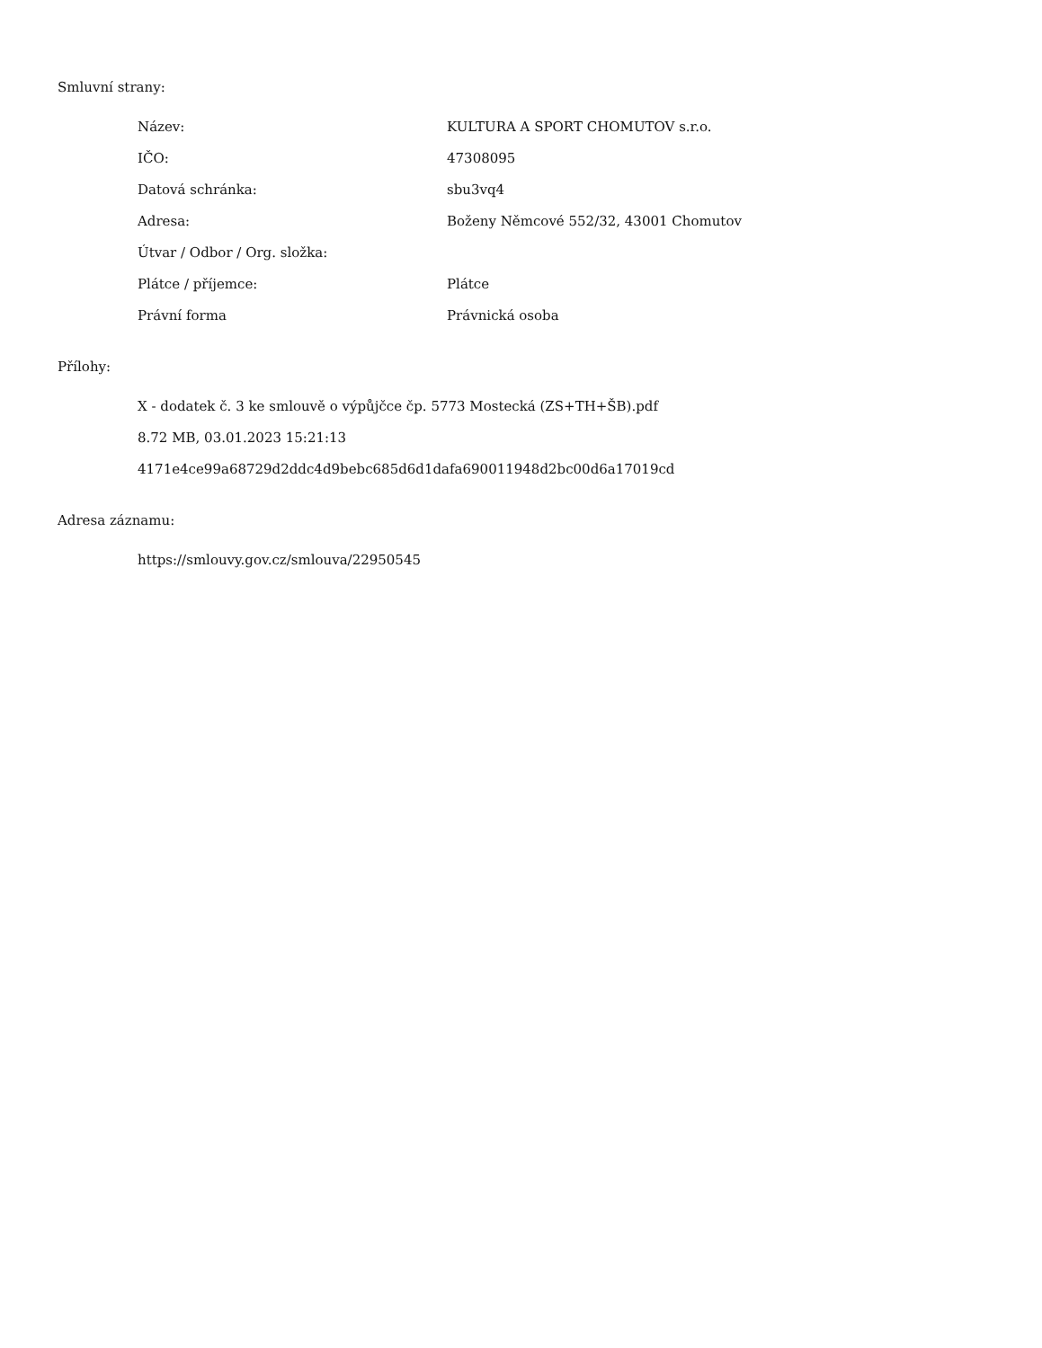Smluvní strany:
| Název: | KULTURA A SPORT CHOMUTOV s.r.o. |
| IČO: | 47308095 |
| Datová schránka: | sbu3vq4 |
| Adresa: | Boženy Němcové 552/32, 43001 Chomutov |
| Útvar / Odbor / Org. složka: | |
| Plátce / příjemce: | Plátce |
| Právní forma | Právnická osoba |
Přílohy:
X - dodatek č. 3 ke smlouvě o výpůjčce čp. 5773 Mostecká (ZS+TH+ŠB).pdf
8.72 MB, 03.01.2023 15:21:13
4171e4ce99a68729d2ddc4d9bebc685d6d1dafa690011948d2bc00d6a17019cd
Adresa záznamu:
https://smlouvy.gov.cz/smlouva/22950545